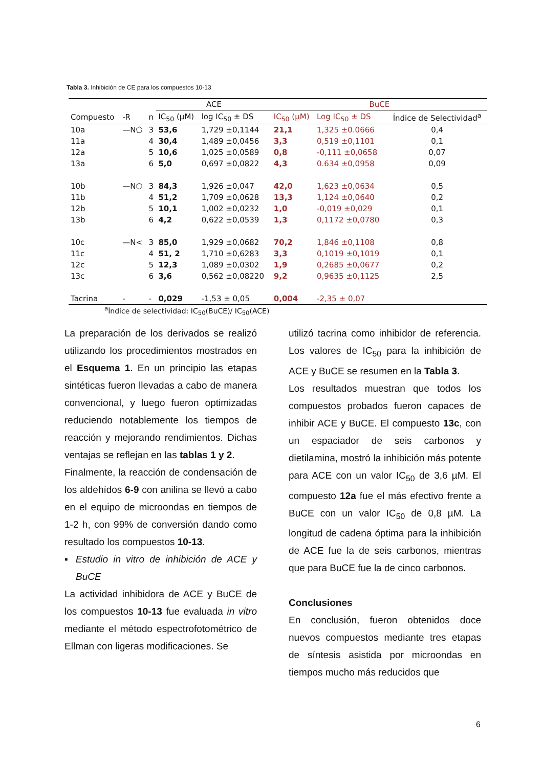Tabla 3. Inhibición de CE para los compuestos 10-13
| | | | ACE | | BuCE | | |
| --- | --- | --- | --- | --- | --- | --- | --- |
| Compuesto | -R | n | IC<sub>50</sub> (µM) | log IC<sub>50</sub> ± DS | IC<sub>50</sub> (µM) | Log IC<sub>50</sub> ± DS | Índice de Selectividad<sup>a</sup> |
| 10a | —N⬠ | 3 | 53,6 | 1,729 ±0,1144 | 21,1 | 1,325 ±0.0666 | 0,4 |
| 11a | | 4 | 30,4 | 1,489 ±0,0456 | 3,3 | 0,519 ±0,1101 | 0,1 |
| 12a | | 5 | 10,6 | 1,025 ±0,0589 | 0,8 | -0,111 ±0,0658 | 0,07 |
| 13a | | 6 | 5,0 | 0,697 ±0,0822 | 4,3 | 0.634 ±0,0958 | 0,09 |
| 10b | —N⬡ | 3 | 84,3 | 1,926 ±0,047 | 42,0 | 1,623 ±0,0634 | 0,5 |
| 11b | | 4 | 51,2 | 1,709 ±0,0628 | 13,3 | 1,124 ±0,0640 | 0,2 |
| 12b | | 5 | 10,1 | 1,002 ±0,0232 | 1,0 | -0,019 ±0,029 | 0,1 |
| 13b | | 6 | 4,2 | 0,622 ±0,0539 | 1,3 | 0,1172 ±0,0780 | 0,3 |
| 10c | —N< | 3 | 85,0 | 1,929 ±0,0682 | 70,2 | 1,846 ±0,1108 | 0,8 |
| 11c | | 4 | 51, 2 | 1,710 ±0,6283 | 3,3 | 0,1019 ±0,1019 | 0,1 |
| 12c | | 5 | 12,3 | 1,089 ±0,0302 | 1,9 | 0,2685 ±0,0677 | 0,2 |
| 13c | | 6 | 3,6 | 0,562 ±0,08220 | 9,2 | 0,9635 ±0,1125 | 2,5 |
| Tacrina | - | - | 0,029 | -1,53 ± 0,05 | 0,004 | -2,35 ± 0,07 | |
<sup>a</sup> Índice de selectividad: IC<sub>50</sub>(BuCE)/ IC<sub>50</sub>(ACE)
La preparación de los derivados se realizó utilizando los procedimientos mostrados en el Esquema 1. En un principio las etapas sintéticas fueron llevadas a cabo de manera convencional, y luego fueron optimizadas reduciendo notablemente los tiempos de reacción y mejorando rendimientos. Dichas ventajas se reflejan en las tablas 1 y 2.
Finalmente, la reacción de condensación de los aldehídos 6-9 con anilina se llevó a cabo en el equipo de microondas en tiempos de 1-2 h, con 99% de conversión dando como resultado los compuestos 10-13.
▪ Estudio in vitro de inhibición de ACE y BuCE
La actividad inhibidora de ACE y BuCE de los compuestos 10-13 fue evaluada in vitro mediante el método espectrofotométrico de Ellman con ligeras modificaciones. Se
utilizó tacrina como inhibidor de referencia. Los valores de IC<sub>50</sub> para la inhibición de ACE y BuCE se resumen en la Tabla 3.
Los resultados muestran que todos los compuestos probados fueron capaces de inhibir ACE y BuCE. El compuesto 13c, con un espaciador de seis carbonos y dietilamina, mostró la inhibición más potente para ACE con un valor IC<sub>50</sub> de 3,6 µM. El compuesto 12a fue el más efectivo frente a BuCE con un valor IC<sub>50</sub> de 0,8 µM. La longitud de cadena óptima para la inhibición de ACE fue la de seis carbonos, mientras que para BuCE fue la de cinco carbonos.
Conclusiones
En conclusión, fueron obtenidos doce nuevos compuestos mediante tres etapas de síntesis asistida por microondas en tiempos mucho más reducidos que
6